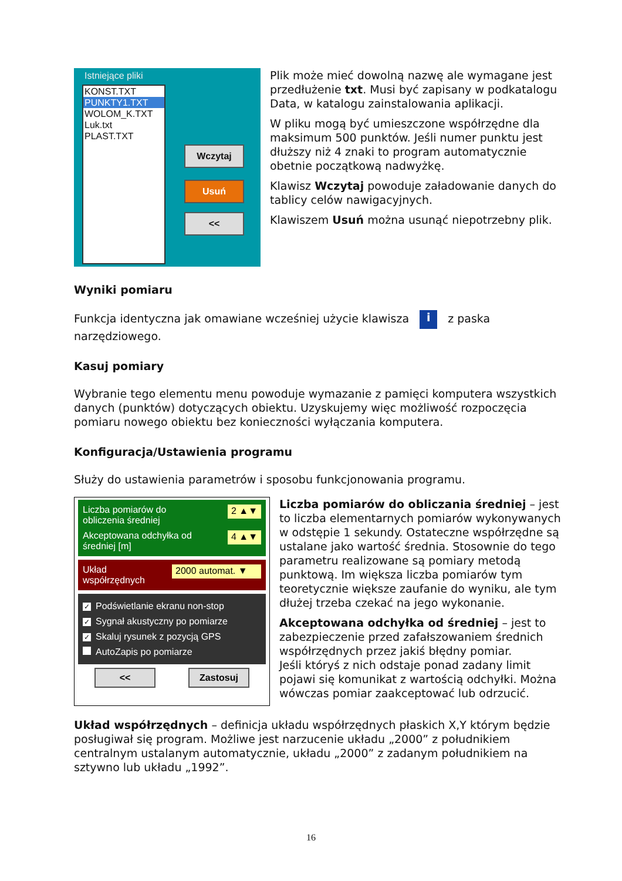Istniejące pliki
KONST.TXT
PUNKTY1.TXT
WOLOM_K.TXT
Luk.txt
PLAST.TXT
Wczytaj
Usuń
<<
Plik może mieć dowolną nazwę ale wymagane jest przedłużenie txt. Musi być zapisany w podkatalogu Data, w katalogu zainstalowania aplikacji.
W pliku mogą być umieszczone współrzędne dla maksimum 500 punktów. Jeśli numer punktu jest dłuższy niż 4 znaki to program automatycznie obetnie początkową nadwyżkę.
Klawisz Wczytaj powoduje załadowanie danych do tablicy celów nawigacyjnych.
Klawiszem Usuń można usunąć niepotrzebny plik.
Wyniki pomiaru
Funkcja identyczna jak omawiane wcześniej użycie klawisza i z paska narzędziowego.
Kasuj pomiary
Wybranie tego elementu menu powoduje wymazanie z pamięci komputera wszystkich danych (punktów) dotyczących obiektu. Uzyskujemy więc możliwość rozpoczęcia pomiaru nowego obiektu bez konieczności wyłączania komputera.
Konfiguracja/Ustawienia programu
Służy do ustawienia parametrów i sposobu funkcjonowania programu.
Liczba pomiarów do
obliczenia średniej 2 ▲▼
Akceptowana odchyłka od
średniej [m] 4 ▲▼
Układ
współrzędnych 2000 automat. ▼
✓ Podświetlanie ekranu non-stop
✓ Sygnał akustyczny po pomiarze
✓ Skaluj rysunek z pozycją GPS
AutoZapis po pomiarze
<< Zastosuj
Liczba pomiarów do obliczania średniej – jest to liczba elementarnych pomiarów wykonywanych w odstępie 1 sekundy. Ostateczne współrzędne są ustalane jako wartość średnia. Stosownie do tego parametru realizowane są pomiary metodą punktową. Im większa liczba pomiarów tym teoretycznie większe zaufanie do wyniku, ale tym dłużej trzeba czekać na jego wykonanie.
Akceptowana odchyłka od średniej – jest to zabezpieczenie przed zafałszowaniem średnich współrzędnych przez jakiś błędny pomiar.
Jeśli któryś z nich odstaje ponad zadany limit pojawi się komunikat z wartością odchyłki. Można wówczas pomiar zaakceptować lub odrzucić.
Układ współrzędnych – definicja układu współrzędnych płaskich X,Y którym będzie posługiwał się program. Możliwe jest narzucenie układu „2000” z południkiem centralnym ustalanym automatycznie, układu „2000” z zadanym południkiem na sztywno lub układu „1992”.
16